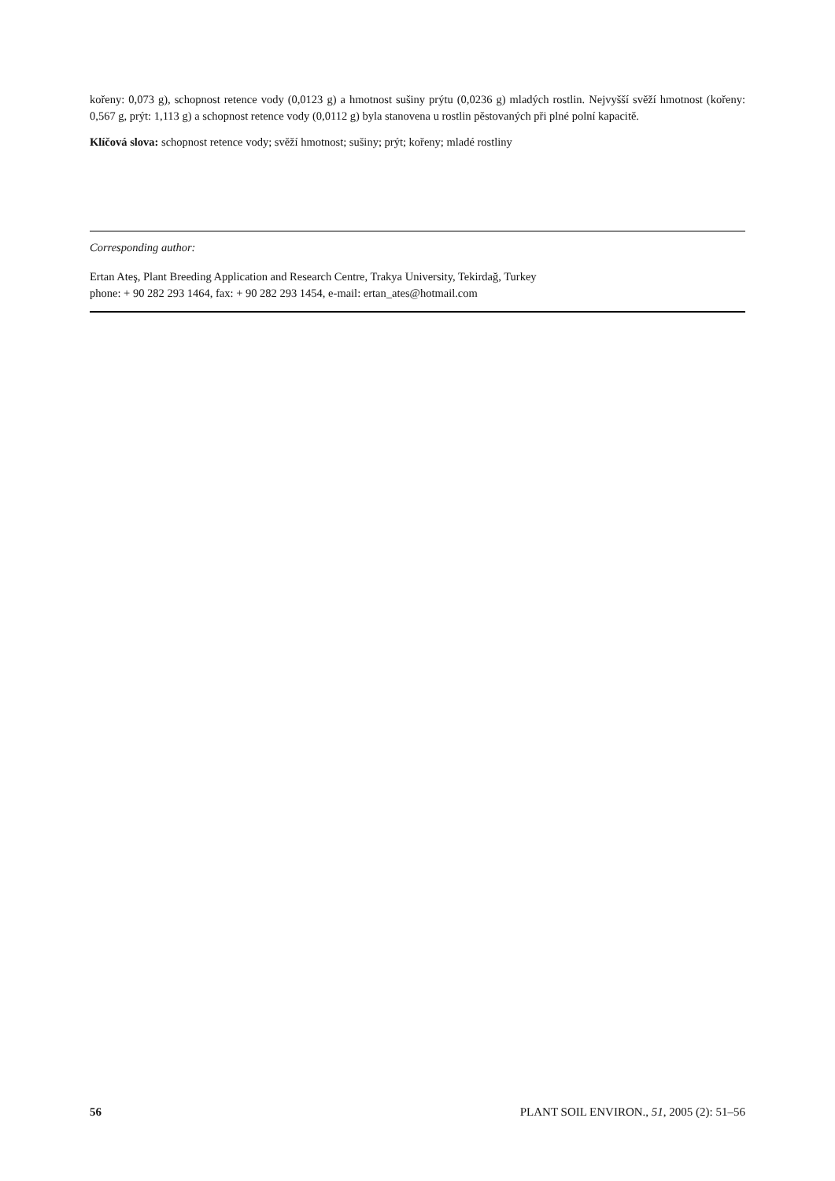kořeny: 0,073 g), schopnost retence vody (0,0123 g) a hmotnost sušiny prýtu (0,0236 g) mladých rostlin. Nejvyšší svěží hmotnost (kořeny: 0,567 g, prýt: 1,113 g) a schopnost retence vody (0,0112 g) byla stanovena u rostlin pěstovaných při plné polní kapacitě.
Klíčová slova: schopnost retence vody; svěží hmotnost; sušiny; prýt; kořeny; mladé rostliny
Corresponding author:
Ertan Ateş, Plant Breeding Application and Research Centre, Trakya University, Tekirdağ, Turkey
phone: + 90 282 293 1464, fax: + 90 282 293 1454, e-mail: ertan_ates@hotmail.com
56 PLANT SOIL ENVIRON., 51, 2005 (2): 51–56